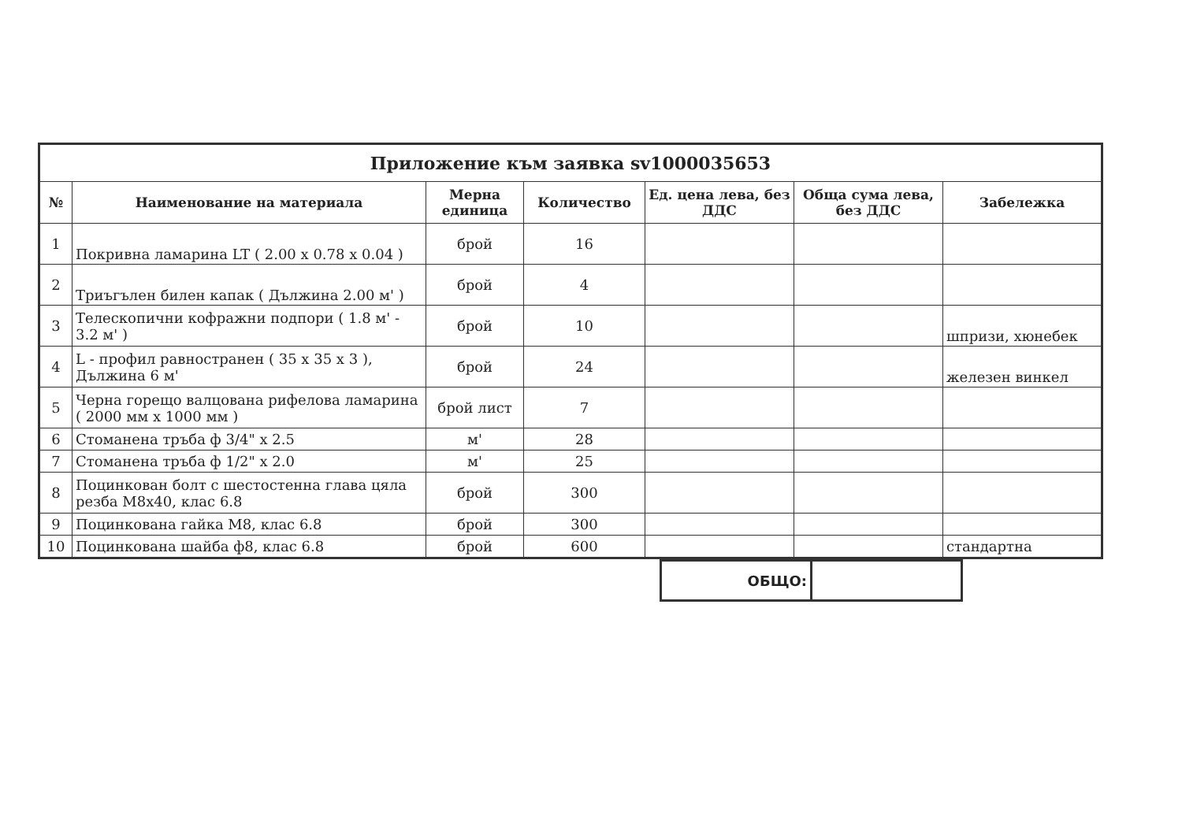| Приложение към заявка sv1000035653 | | | | | | |
| № | Наименование на материала | Мерна единица | Количество | Ед. цена лева, без ДДС | Обща сума лева, без ДДС | Забележка |
| 1 | Покривна ламарина LT ( 2.00 x 0.78 x 0.04 ) | брой | 16 | | | |
| 2 | Триъгълен билен капак ( Дължина 2.00 м' ) | брой | 4 | | | |
| 3 | Телескопични кофражни подпори ( 1.8 м' - 3.2 м' ) | брой | 10 | | | шпризи, хюнебек |
| 4 | L - профил равностранен ( 35 x 35 x 3 ), Дължина 6 м' | брой | 24 | | | железен винкел |
| 5 | Черна горещо валцована рифелова ламарина ( 2000 мм x 1000 мм ) | брой лист | 7 | | | |
| 6 | Стоманена тръба ф 3/4" x 2.5 | м' | 28 | | | |
| 7 | Стоманена тръба ф 1/2" x 2.0 | м' | 25 | | | |
| 8 | Поцинкован болт с шестостенна глава цяла резба М8х40, клас 6.8 | брой | 300 | | | |
| 9 | Поцинкована гайка М8, клас 6.8 | брой | 300 | | | |
| 10 | Поцинкована шайба ф8, клас 6.8 | брой | 600 | | | стандартна |
| | ОБЩО: | | |